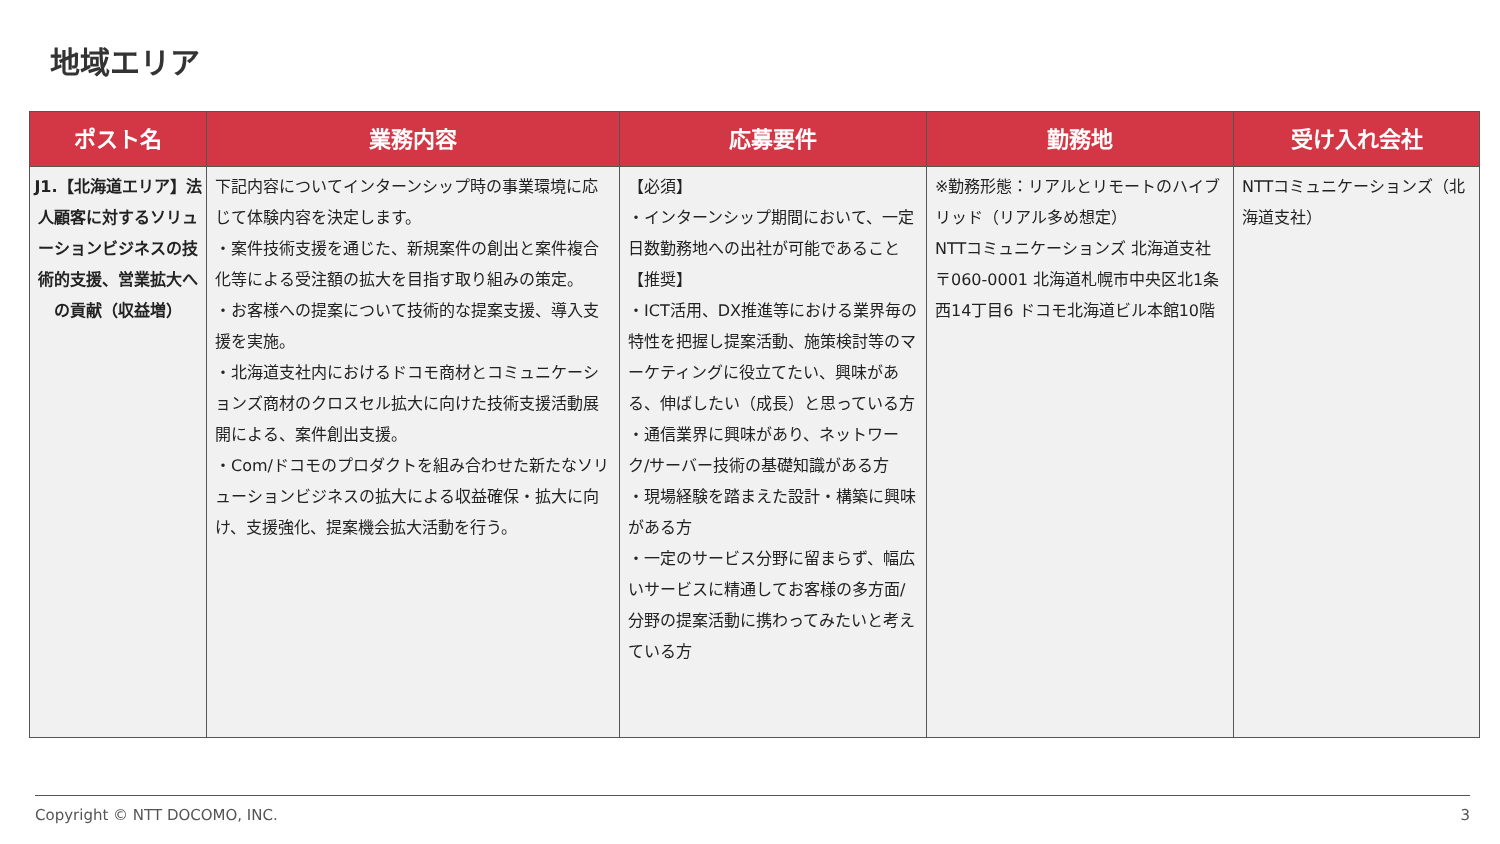地域エリア
| ポスト名 | 業務内容 | 応募要件 | 勤務地 | 受け入れ会社 |
| --- | --- | --- | --- | --- |
| J1.【北海道エリア】法人顧客に対するソリューションビジネスの技術的支援、営業拡大への貢献（収益増） | 下記内容についてインターンシップ時の事業環境に応じて体験内容を決定します。 ・案件技術支援を通じた、新規案件の創出と案件複合化等による受注額の拡大を目指す取り組みの策定。 ・お客様への提案について技術的な提案支援、導入支援を実施。 ・北海道支社内におけるドコモ商材とコミュニケーションズ商材のクロスセル拡大に向けた技術支援活動展開による、案件創出支援。 ・Com/ドコモのプロダクトを組み合わせた新たなソリューションビジネスの拡大による収益確保・拡大に向け、支援強化、提案機会拡大活動を行う。 | 【必須】 ・インターンシップ期間において、一定日数勤務地への出社が可能であること 【推奨】 ・ICT活用、DX推進等における業界毎の特性を把握し提案活動、施策検討等のマーケティングに役立てたい、興味がある、伸ばしたい（成長）と思っている方 ・通信業界に興味があり、ネットワーク/サーバー技術の基礎知識がある方 ・現場経験を踏まえた設計・構築に興味がある方 ・一定のサービス分野に留まらず、幅広いサービスに精通してお客様の多方面/分野の提案活動に携わってみたいと考えている方 | ※勤務形態：リアルとリモートのハイブリッド（リアル多め想定） NTTコミュニケーションズ 北海道支社 〒060-0001 北海道札幌市中央区北1条西14丁目6 ドコモ北海道ビル本館10階 | NTTコミュニケーションズ（北海道支社） |
Copyright © NTT DOCOMO, INC. 3